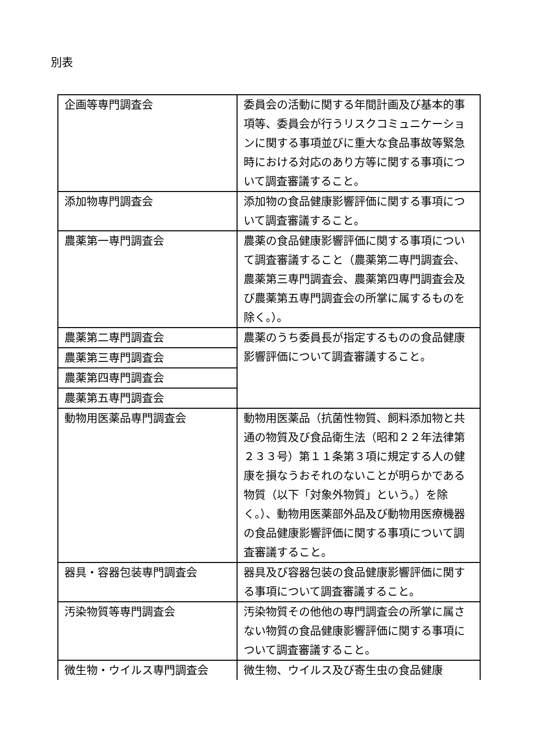別表
| 企画等専門調査会 | 委員会の活動に関する年間計画及び基本的事項等、委員会が行うリスクコミュニケーションに関する事項並びに重大な食品事故等緊急時における対応のあり方等に関する事項について調査審議すること。 |
| 添加物専門調査会 | 添加物の食品健康影響評価に関する事項について調査審議すること。 |
| 農薬第一専門調査会 | 農薬の食品健康影響評価に関する事項について調査審議すること（農薬第二専門調査会、農薬第三専門調査会、農薬第四専門調査会及び農薬第五専門調査会の所掌に属するものを除く。）。 |
| 農薬第二専門調査会 | 農薬のうち委員長が指定するものの食品健康影響評価について調査審議すること。 |
| 農薬第三専門調査会 | |
| 農薬第四専門調査会 | |
| 農薬第五専門調査会 | |
| 動物用医薬品専門調査会 | 動物用医薬品（抗菌性物質、飼料添加物と共通の物質及び食品衛生法（昭和２２年法律第２３３号）第１１条第３項に規定する人の健康を損なうおそれのないことが明らかである物質（以下「対象外物質」という。）を除く。）、動物用医薬部外品及び動物用医療機器の食品健康影響評価に関する事項について調査審議すること。 |
| 器具・容器包装専門調査会 | 器具及び容器包装の食品健康影響評価に関する事項について調査審議すること。 |
| 汚染物質等専門調査会 | 汚染物質その他他の専門調査会の所掌に属さない物質の食品健康影響評価に関する事項について調査審議すること。 |
| 微生物・ウイルス専門調査会 | 微生物、ウイルス及び寄生虫の食品健康 |